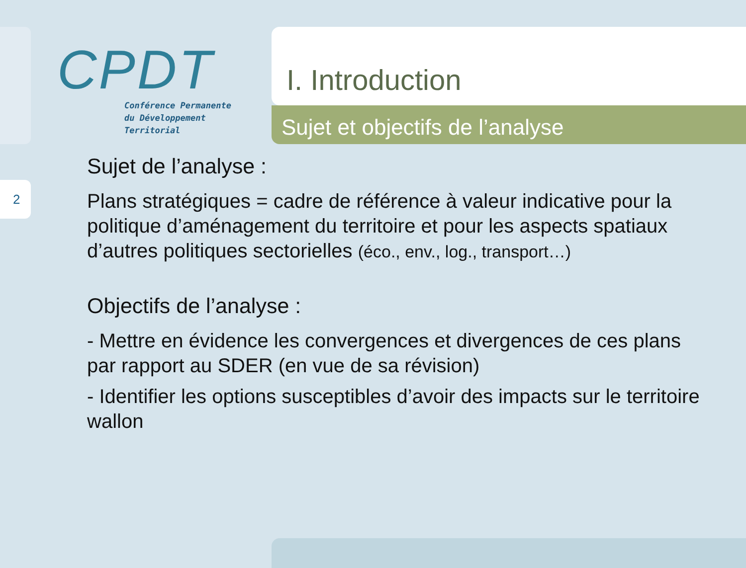2
CPDT
Conférence Permanente
du Développement
Territorial
I. Introduction
Sujet et objectifs de l’analyse
Sujet de l’analyse :
Plans stratégiques = cadre de référence à valeur indicative pour la politique d’aménagement du territoire et pour les aspects spatiaux d’autres politiques sectorielles (éco., env., log., transport…)
Objectifs de l’analyse :
- Mettre en évidence les convergences et divergences de ces plans par rapport au SDER (en vue de sa révision)
- Identifier les options susceptibles d’avoir des impacts sur le territoire wallon